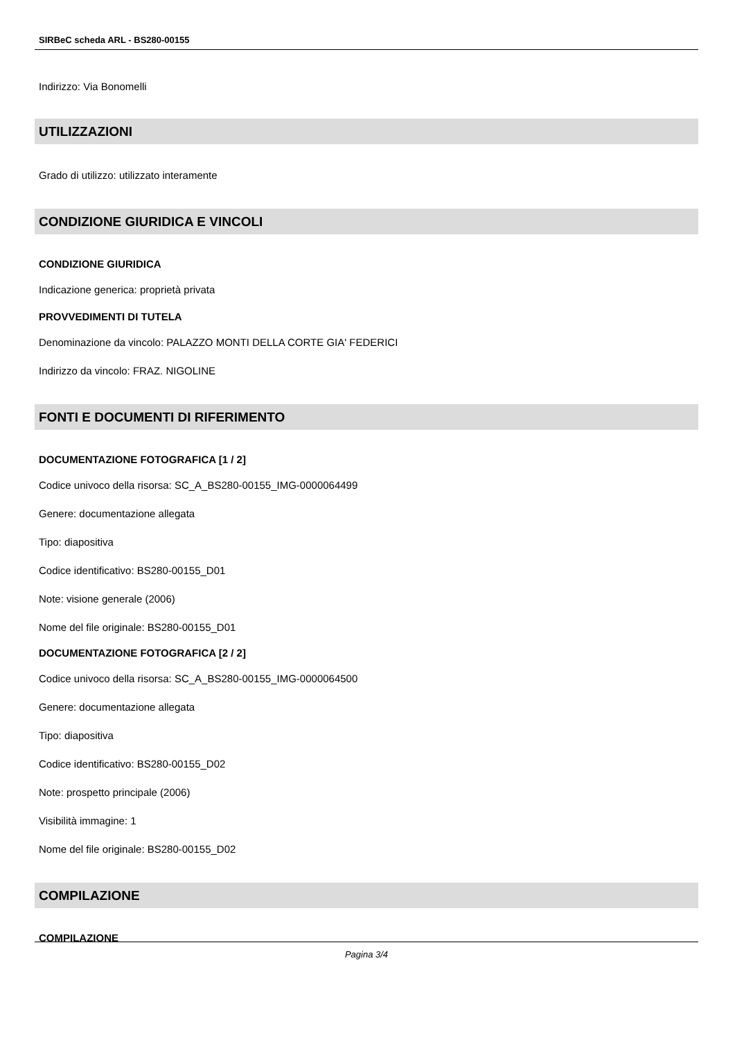SIRBeC scheda ARL - BS280-00155
Indirizzo: Via Bonomelli
UTILIZZAZIONI
Grado di utilizzo: utilizzato interamente
CONDIZIONE GIURIDICA E VINCOLI
CONDIZIONE GIURIDICA
Indicazione generica: proprietà privata
PROVVEDIMENTI DI TUTELA
Denominazione da vincolo: PALAZZO MONTI DELLA CORTE GIA' FEDERICI
Indirizzo da vincolo: FRAZ. NIGOLINE
FONTI E DOCUMENTI DI RIFERIMENTO
DOCUMENTAZIONE FOTOGRAFICA [1 / 2]
Codice univoco della risorsa: SC_A_BS280-00155_IMG-0000064499
Genere: documentazione allegata
Tipo: diapositiva
Codice identificativo: BS280-00155_D01
Note: visione generale (2006)
Nome del file originale: BS280-00155_D01
DOCUMENTAZIONE FOTOGRAFICA [2 / 2]
Codice univoco della risorsa: SC_A_BS280-00155_IMG-0000064500
Genere: documentazione allegata
Tipo: diapositiva
Codice identificativo: BS280-00155_D02
Note: prospetto principale (2006)
Visibilità immagine: 1
Nome del file originale: BS280-00155_D02
COMPILAZIONE
COMPILAZIONE
Pagina 3/4